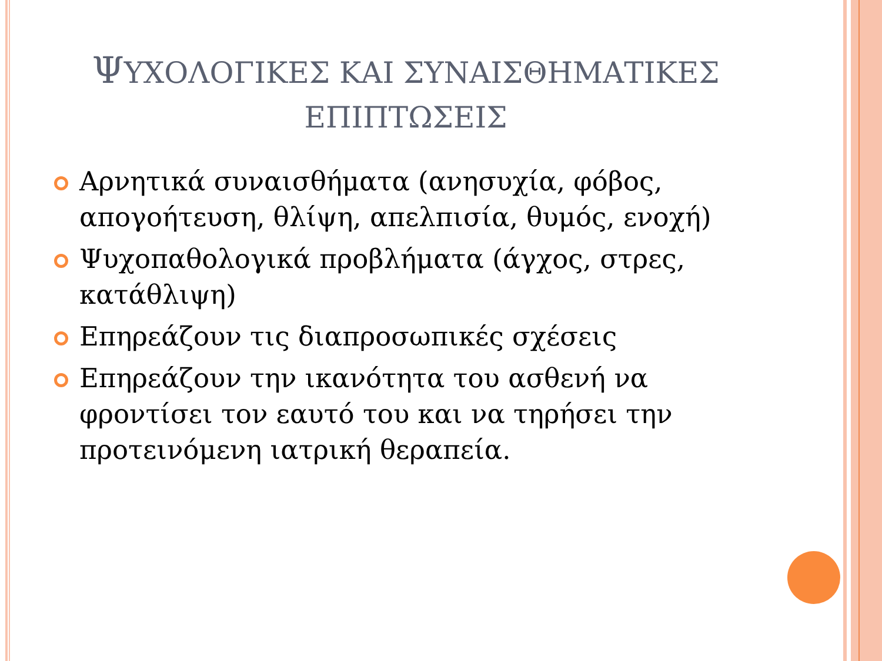ΨΥΧΟΛΟΓΙΚΕΣ ΚΑΙ ΣΥΝΑΙΣΘΗΜΑΤΙΚΕΣ
ΕΠΙΠΤΩΣΕΙΣ
Αρνητικά συναισθήματα (ανησυχία, φόβος, απογοήτευση, θλίψη, απελπισία, θυμός, ενοχή)
Ψυχοπαθολογικά προβλήματα (άγχος, στρες, κατάθλιψη)
Επηρεάζουν τις διαπροσωπικές σχέσεις
Επηρεάζουν την ικανότητα του ασθενή να φροντίσει τον εαυτό του και να τηρήσει την προτεινόμενη ιατρική θεραπεία.